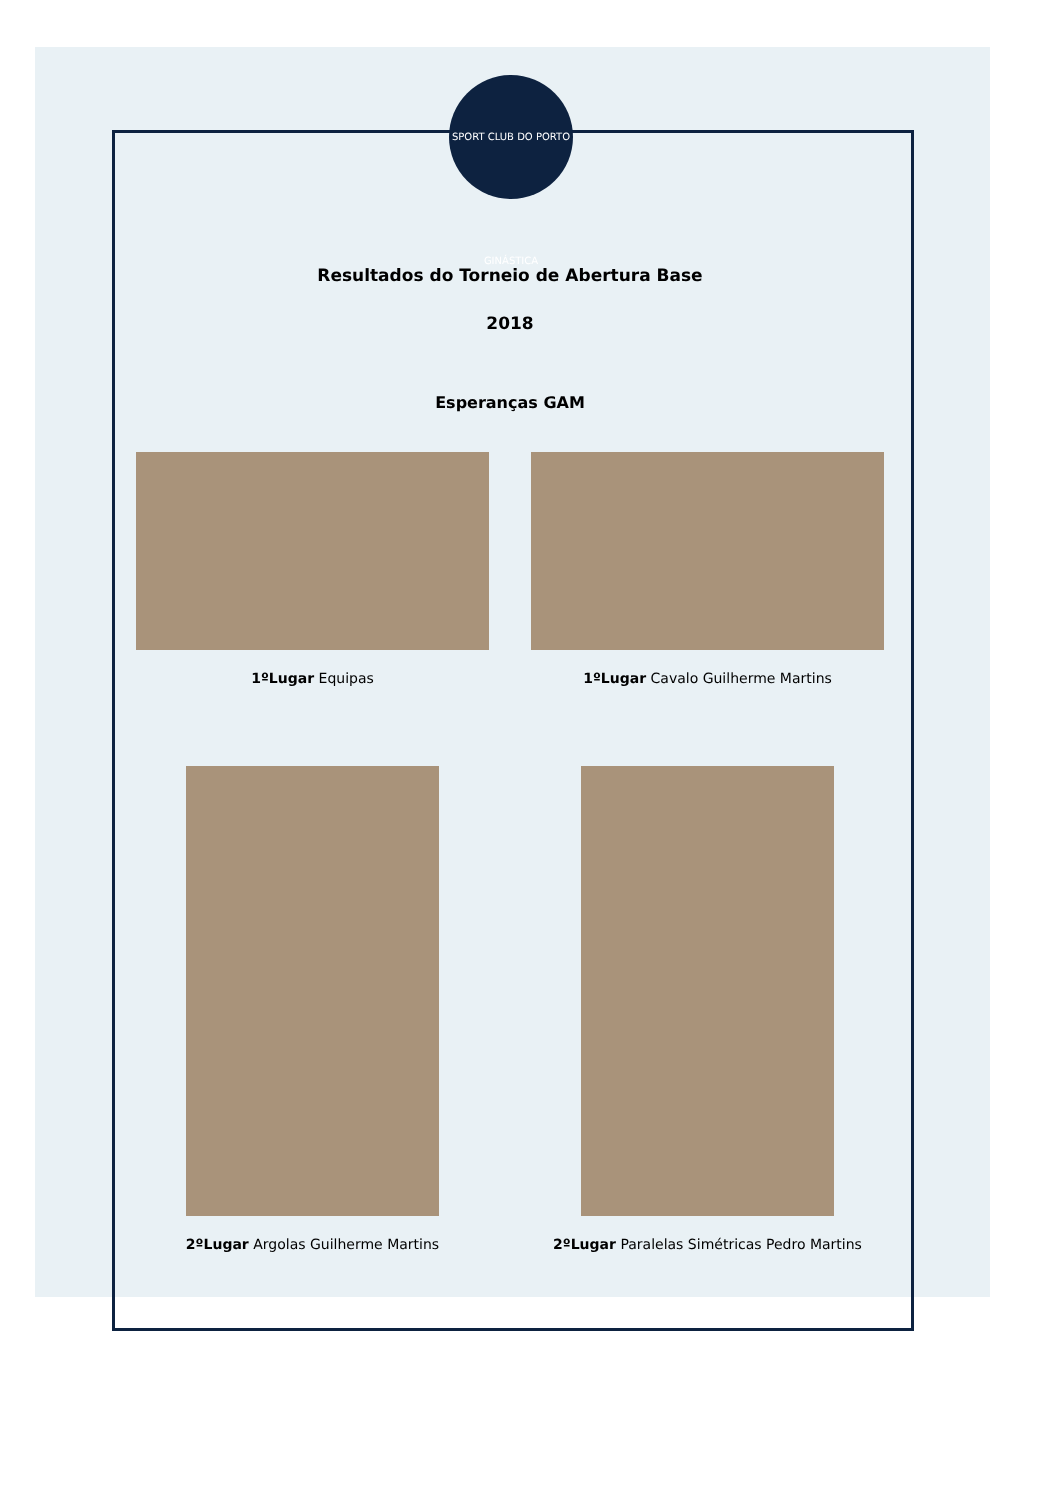SPORT CLUB DO PORTO GINÁSTICA
Resultados do Torneio de Abertura Base
2018
Esperanças GAM
1ºLugar Equipas 1ºLugar Cavalo Guilherme Martins
2ºLugar Argolas Guilherme Martins 2ºLugar Paralelas Simétricas Pedro Martins